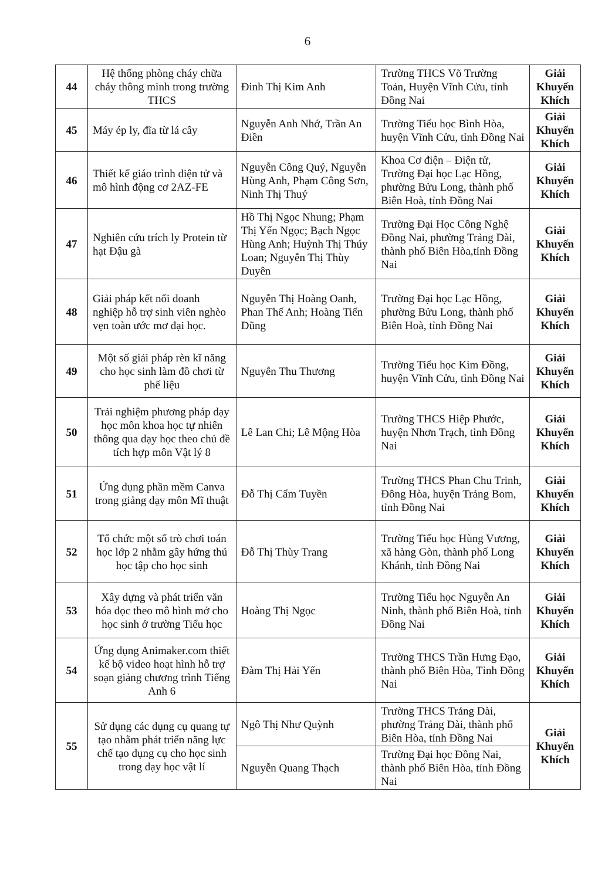6
| 44 | Hệ thống phòng cháy chữa cháy thông minh trong trường THCS | Đinh Thị Kim Anh | Trường THCS Võ Trường Toản, Huyện Vĩnh Cửu, tỉnh Đồng Nai | Giải Khuyến Khích |
| 45 | Máy ép ly, đĩa từ lá cây | Nguyễn Anh Nhớ, Trần An Điền | Trường Tiểu học Bình Hòa, huyện Vĩnh Cửu, tỉnh Đồng Nai | Giải Khuyến Khích |
| 46 | Thiết kế giáo trình điện tử và mô hình động cơ 2AZ-FE | Nguyễn Công Quý, Nguyễn Hùng Anh, Phạm Công Sơn, Ninh Thị Thuý | Khoa Cơ điện – Điện tử, Trường Đại học Lạc Hồng, phường Bửu Long, thành phố Biên Hoà, tỉnh Đồng Nai | Giải Khuyến Khích |
| 47 | Nghiên cứu trích ly Protein từ hạt Đậu gà | Hồ Thị Ngọc Nhung; Phạm Thị Yến Ngọc; Bạch Ngọc Hùng Anh; Huỳnh Thị Thúy Loan; Nguyễn Thị Thùy Duyên | Trường Đại Học Công Nghệ Đồng Nai, phường Trảng Dài, thành phố Biên Hòa,tỉnh Đồng Nai | Giải Khuyến Khích |
| 48 | Giải pháp kết nối doanh nghiệp hỗ trợ sinh viên nghèo vẹn toàn ước mơ đại học. | Nguyễn Thị Hoàng Oanh, Phan Thế Anh; Hoàng Tiến Dũng | Trường Đại học Lạc Hồng, phường Bửu Long, thành phố Biên Hoà, tỉnh Đồng Nai | Giải Khuyến Khích |
| 49 | Một số giải pháp rèn kĩ năng cho học sinh làm đồ chơi từ phế liệu | Nguyễn Thu Thương | Trường Tiểu học Kim Đồng, huyện Vĩnh Cửu, tỉnh Đồng Nai | Giải Khuyến Khích |
| 50 | Trải nghiệm phương pháp dạy học môn khoa học tự nhiên thông qua dạy học theo chủ đề tích hợp môn Vật lý 8 | Lê Lan Chi; Lê Mộng Hòa | Trường THCS Hiệp Phước, huyện Nhơn Trạch, tỉnh Đồng Nai | Giải Khuyến Khích |
| 51 | Ứng dụng phần mềm Canva trong giảng dạy môn Mĩ thuật | Đỗ Thị Cẩm Tuyền | Trường THCS Phan Chu Trinh, Đông Hòa, huyện Trảng Bom, tỉnh Đồng Nai | Giải Khuyến Khích |
| 52 | Tổ chức một số trò chơi toán học lớp 2 nhằm gây hứng thú học tập cho học sinh | Đỗ Thị Thùy Trang | Trường Tiểu học Hùng Vương, xã hàng Gòn, thành phố Long Khánh, tỉnh Đồng Nai | Giải Khuyến Khích |
| 53 | Xây dựng và phát triển văn hóa đọc theo mô hình mở cho học sinh ở trường Tiểu học | Hoàng Thị Ngọc | Trường Tiểu học Nguyễn An Ninh, thành phố Biên Hoà, tỉnh Đồng Nai | Giải Khuyến Khích |
| 54 | Ứng dụng Animaker.com thiết kế bộ video hoạt hình hỗ trợ soạn giảng chương trình Tiếng Anh 6 | Đàm Thị Hải Yến | Trường THCS Trần Hưng Đạo, thành phố Biên Hòa, Tỉnh Đồng Nai | Giải Khuyến Khích |
| 55 | Sử dụng các dụng cụ quang tự tạo nhằm phát triển năng lực chế tạo dụng cụ cho học sinh trong dạy học vật lí | Ngô Thị Như Quỳnh | Trường THCS Trảng Dài, phường Trảng Dài, thành phố Biên Hòa, tỉnh Đồng Nai | Giải Khuyến Khích |
| | | Nguyễn Quang Thạch | Trường Đại học Đồng Nai, thành phố Biên Hòa, tỉnh Đồng Nai | |